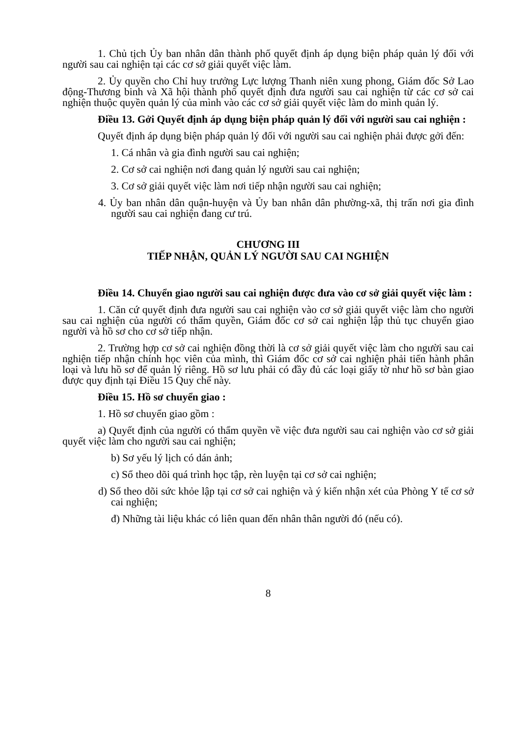1. Chủ tịch Ủy ban nhân dân thành phố quyết định áp dụng biện pháp quản lý đối với người sau cai nghiện tại các cơ sở giải quyết việc làm.
2. Ủy quyền cho Chỉ huy trưởng Lực lượng Thanh niên xung phong, Giám đốc Sở Lao động-Thương binh và Xã hội thành phố quyết định đưa người sau cai nghiện từ các cơ sở cai nghiện thuộc quyền quản lý của mình vào các cơ sở giải quyết việc làm do mình quản lý.
Điều 13. Gởi Quyết định áp dụng biện pháp quản lý đối với người sau cai nghiện :
Quyết định áp dụng biện pháp quản lý đối với người sau cai nghiện phải được gởi đến:
1. Cá nhân và gia đình người sau cai nghiện;
2. Cơ sở cai nghiện nơi đang quản lý người sau cai nghiện;
3. Cơ sở giải quyết việc làm nơi tiếp nhận người sau cai nghiện;
4. Ủy ban nhân dân quận-huyện và Ủy ban nhân dân phường-xã, thị trấn nơi gia đình người sau cai nghiện đang cư trú.
CHƯƠNG III
TIẾP NHẬN, QUẢN LÝ NGƯỜI SAU CAI NGHIỆN
Điều 14. Chuyển giao người sau cai nghiện được đưa vào cơ sở giải quyết việc làm :
1. Căn cứ quyết định đưa người sau cai nghiện vào cơ sở giải quyết việc làm cho người sau cai nghiện của người có thẩm quyền, Giám đốc cơ sở cai nghiện lập thủ tục chuyển giao người và hồ sơ cho cơ sở tiếp nhận.
2. Trường hợp cơ sở cai nghiện đồng thời là cơ sở giải quyết việc làm cho người sau cai nghiện tiếp nhận chính học viên của mình, thì Giám đốc cơ sở cai nghiện phải tiến hành phân loại và lưu hồ sơ để quản lý riêng. Hồ sơ lưu phải có đầy đủ các loại giấy tờ như hồ sơ bàn giao được quy định tại Điều 15 Quy chế này.
Điều 15. Hồ sơ chuyển giao :
1. Hồ sơ chuyển giao gồm :
a) Quyết định của người có thẩm quyền về việc đưa người sau cai nghiện vào cơ sở giải quyết việc làm cho người sau cai nghiện;
b) Sơ yếu lý lịch có dán ảnh;
c) Sổ theo dõi quá trình học tập, rèn luyện tại cơ sở cai nghiện;
d) Sổ theo dõi sức khỏe lập tại cơ sở cai nghiện và ý kiến nhận xét của Phòng Y tế cơ sở cai nghiện;
đ) Những tài liệu khác có liên quan đến nhân thân người đó (nếu có).
8